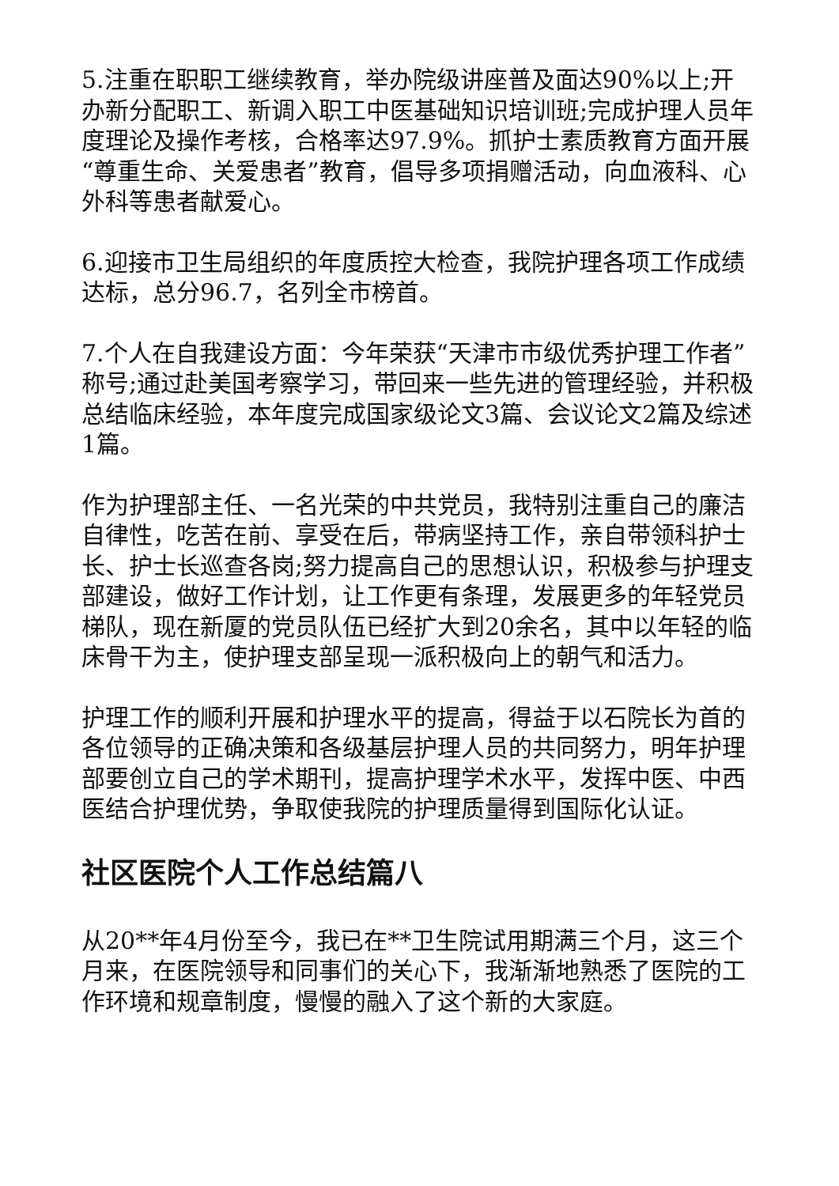5.注重在职职工继续教育，举办院级讲座普及面达90%以上;开办新分配职工、新调入职工中医基础知识培训班;完成护理人员年度理论及操作考核，合格率达97.9%。抓护士素质教育方面开展“尊重生命、关爱患者”教育，倡导多项捐赠活动，向血液科、心外科等患者献爱心。
6.迎接市卫生局组织的年度质控大检查，我院护理各项工作成绩达标，总分96.7，名列全市榜首。
7.个人在自我建设方面：今年荣获“天津市市级优秀护理工作者”称号;通过赴美国考察学习，带回来一些先进的管理经验，并积极总结临床经验，本年度完成国家级论文3篇、会议论文2篇及综述1篇。
作为护理部主任、一名光荣的中共党员，我特别注重自己的廉洁自律性，吃苦在前、享受在后，带病坚持工作，亲自带领科护士长、护士长巡查各岗;努力提高自己的思想认识，积极参与护理支部建设，做好工作计划，让工作更有条理，发展更多的年轻党员梯队，现在新厦的党员队伍已经扩大到20余名，其中以年轻的临床骨干为主，使护理支部呈现一派积极向上的朝气和活力。
护理工作的顺利开展和护理水平的提高，得益于以石院长为首的各位领导的正确决策和各级基层护理人员的共同努力，明年护理部要创立自己的学术期刊，提高护理学术水平，发挥中医、中西医结合护理优势，争取使我院的护理质量得到国际化认证。
社区医院个人工作总结篇八
从20**年4月份至今，我已在**卫生院试用期满三个月，这三个月来，在医院领导和同事们的关心下，我渐渐地熟悉了医院的工作环境和规章制度，慢慢的融入了这个新的大家庭。